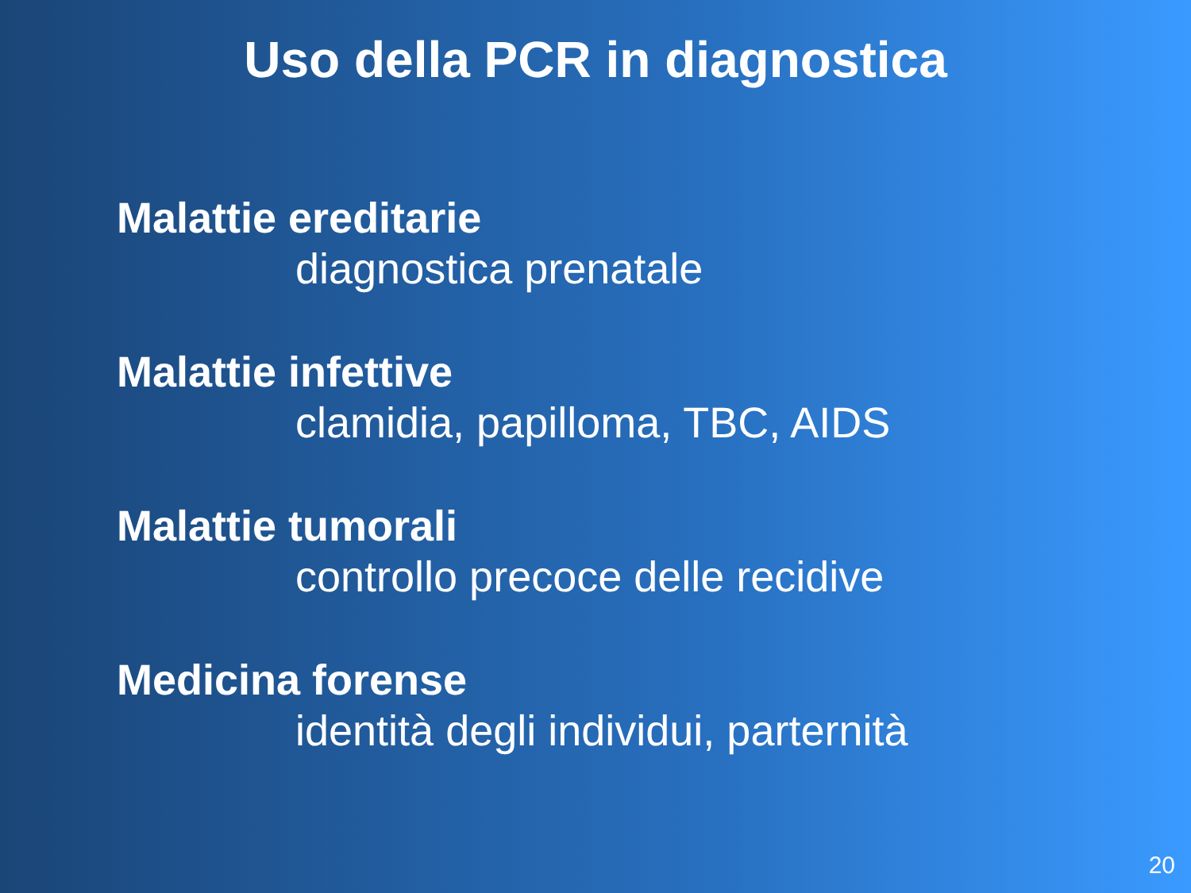Uso della PCR in diagnostica
Malattie ereditarie
diagnostica prenatale
Malattie infettive
clamidia, papilloma, TBC, AIDS
Malattie tumorali
controllo precoce delle recidive
Medicina forense
identità degli individui, parternità
20